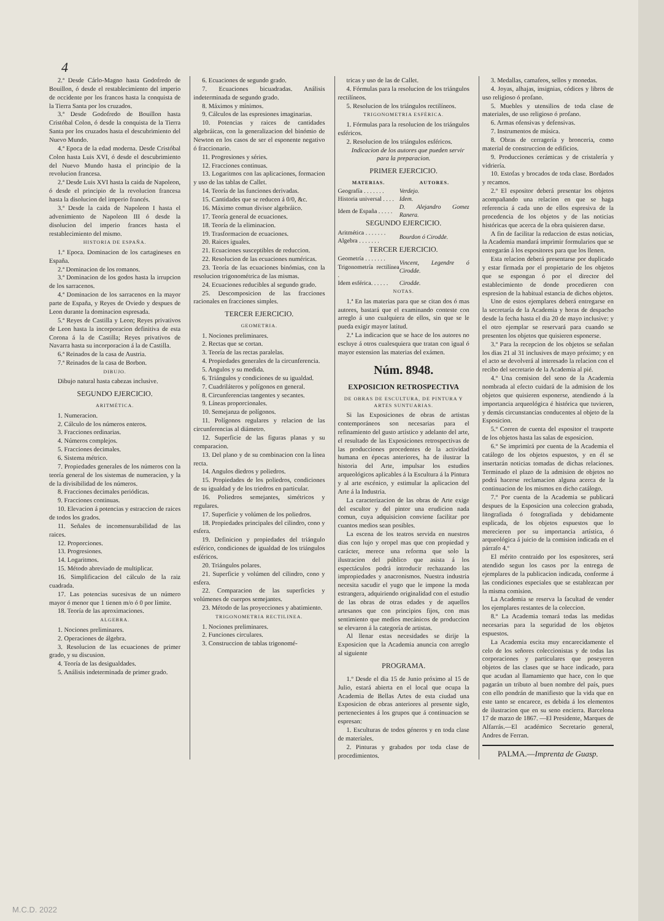4
2.ª Desde Cárlo-Magno hasta Godofredo de Bouillon, ó desde el restablecimiento del imperio de occidente por los francos hasta la conquista de la Tierra Santa por los cruzados.
3.ª Desde Godofredo de Bouillon hasta Cristóbal Colon, ó desde la conquista de la Tierra Santa por los cruzados hasta el descubrimiento del Nuevo Mundo.
4.ª Epoca de la edad moderna. Desde Cristóbal Colon hasta Luis XVI, ó desde el descubrimiento del Nuevo Mundo hasta el principio de la revolucion francesa.
2.ª Desde Luis XVI hasta la caida de Napoleon, ó desde el principio de la revolucion francesa hasta la disolucion del imperio francés.
3.ª Desde la caida de Napoleon I hasta el advenimiento de Napoleon III ó desde la disolucion del imperio frances hasta el restablecimiento del mismo.
HISTORIA DE ESPAÑA.
1.ª Epoca. Dominacion de los cartagineses en España.
2.ª Dominacion de los romanos.
3.ª Dominacion de los godos hasta la irrupcion de los sarracenos.
4.ª Dominacion de los sarracenos en la mayor parte de España, y Reyes de Oviedo y despues de Leon durante la dominacion espresada.
5.ª Reyes de Castilla y Leon; Reyes privativos de Leon hasta la incorporacion definitiva de esta Corona á la de Castilla; Reyes privativos de Navarra hasta su incorporacion á la de Castilla.
6.ª Reinados de la casa de Austria.
7.ª Reinados de la casa de Borbon.
DIBUJO.
Dibujo natural hasta cabezas inclusive.
SEGUNDO EJERCICIO.
ARITMÉTICA.
1. Numeracion.
2. Cálculo de los números enteros.
3. Fracciones ordinarias.
4. Números complejos.
5. Fracciones decimales.
6. Sistema métrico.
7. Propiedades generales de los números con la teoría general de los sistemas de numeracion, y la de la divisibilidad de los números.
8. Fracciones decimales periódicas.
9. Fracciones continuas.
10. Elevacion á potencias y estraccion de raices de todos los grados.
11. Señales de incomensurabilidad de las raices.
12. Proporciones.
13. Progresiones.
14. Logaritmos.
15. Método abreviado de multiplicar.
16. Simplificacion del cálculo de la raiz cuadrada.
17. Las potencias sucesivas de un número mayor ó menor que 1 tienen m/o ó 0 por límite.
18. Teoría de las aproximaciones.
ALGEBRA.
1. Nociones preliminares.
2. Operaciones de álgebra.
3. Resolucion de las ecuaciones de primer grado, y su discusion.
4. Teoría de las desigualdades.
5. Análisis indeterminada de primer grado.
6. Ecuaciones de segundo grado.
7. Ecuaciones bicuadradas. Análisis indeterminada de segundo grado.
8. Máximos y mínimos.
9. Cálculos de las espresiones imaginarias.
10. Potencias y raices de cantidades algebráicas, con la generalizacion del binómio de Newton en los casos de ser el esponente negativo ó fraccionario.
11. Progresiones y séries.
12. Fracciones continuas.
13. Logaritmos con las aplicaciones, formacion y uso de las tablas de Callet.
14. Teoría de las funciones derivadas.
15. Cantidades que se reducen á 0/0, &c.
16. Máximo comun divisor algebráico.
17. Teoría general de ecuaciones.
18. Teoría de la eliminacion.
19. Trasformacion de ecuaciones.
20. Raices iguales.
21. Ecuaciones susceptibles de reduccion.
22. Resolucion de las ecuaciones numéricas.
23. Teoría de las ecuaciones binómias, con la resolucion trigonométrica de las mismas.
24. Ecuaciones reducibles al segundo grado.
25. Descomposicion de las fracciones racionales en fracciones simples.
TERCER EJERCICIO.
GEOMETRIA.
1. Nociones preliminares.
2. Rectas que se cortan.
3. Teoría de las rectas paralelas.
4. Propiedades generales de la circunferencia.
5. Angulos y su medida.
6. Triángulos y condiciones de su igualdad.
7. Cuadriláteros y polígonos en general.
8. Circunferencias tangentes y secantes.
9. Líneas proporcionales.
10. Semejanza de polígonos.
11. Polígonos regulares y relacion de las circunferencias al diámetro.
12. Superficie de las figuras planas y su comparacion.
13. Del plano y de su combinacion con la línea recta.
14. Angulos diedros y poliedros.
15. Propiedades de los poliedros, condiciones de su igualdad y de los triedros en particular.
16. Poliedros semejantes, simétricos y regulares.
17. Superficie y volúmen de los poliedros.
18. Propiedades principales del cilindro, cono y esfera.
19. Definicion y propiedades del triángulo esférico, condiciones de igualdad de los triángulos esféricos.
20. Triángulos polares.
21. Superficie y volúmen del cilindro, cono y esfera.
22. Comparacion de las superficies y volúmenes de cuerpos semejantes.
23. Método de las proyecciones y abatimiento.
TRIGONOMETRIA RECTILINEA.
1. Nociones preliminares.
2. Funciones circulares.
3. Construccion de tablas trigonomé-
tricas y uso de las de Callet.
4. Fórmulas para la resolucion de los triángulos rectilíneos.
5. Resolucion de los triángulos rectilíneos.
TRIGONOMETRIA ESFÉRICA.
1. Fórmulas para la resolucion de los triángulos esféricos.
2. Resolucion de los triángulos esféricos.
Indicacion de los autores que pueden servir para la preparacion.
PRIMER EJERCICIO.
| MATERIAS. | AUTORES. |
| --- | --- |
| Geografía . . . . . . . | Verdejo. |
| Historia universal . . . . | Idem. |
| Idem de España . . . . . | D. Alejandro Gomez Ranera. |
| SEGUNDO EJERCICIO. | |
| Aritmética . . . . . . . | Bourdon ó Cirodde. |
| Algebra . . . . . . . | |
| TERCER EJERCICIO. | |
| Geometría . . . . . . . | Vincent, Legendre ó Cirodde. |
| Trigonometría rectilínea . | |
| Idem esférica. . . . . . | Cirodde. |
NOTAS.
1.ª En las materias para que se citan dos ó mas autores, bastará que el examinando conteste con arreglo á uno cualquiera de ellos, sin que se le pueda exigir mayor latitud.
2.ª La indicacion que se hace de los autores no escluye á otros cualesquiera que tratan con igual ó mayor estension las materias del exámen.
Núm. 8948.
EXPOSICION RETROSPECTIVA
DE OBRAS DE ESCULTURA, DE PINTURA Y ARTES SUNTUARIAS.
Si las Exposiciones de obras de artistas contemporáneos son necesarias para el refinamiento del gusto artístico y adelanto del arte, el resultado de las Exposiciones retrospectivas de las producciones procedentes de la actividad humana en épocas anteriores, ha de ilustrar la historia del Arte, impulsar los estudios arqueológicos aplicables á la Escultura á la Pintura y al arte escénico, y estimular la aplicacion del Arte á la Industria.
La caracterizacion de las obras de Arte exige del escultor y del pintor una erudicion nada comun, cuya adquisicion conviene facilitar por cuantos medios sean posibles.
La escena de los teatros servida en nuestros dias con lujo y oropel mas que con propiedad y carácter, merece una reforma que solo la ilustracion del público que asista á los espectáculos podrá introducir rechazando las impropiedades y anacronismos. Nuestra industria necesita sacudir el yugo que le impone la moda estrangera, adquiriendo originalidad con el estudio de las obras de otras edades y de aquellos artesanos que con principios fijos, con mas sentimiento que medios mecánicos de produccion se elevaron á la categoría de artistas.
Al llenar estas necesidades se dirije la Exposicion que la Academia anuncia con arreglo al siguiente
PROGRAMA.
1.º Desde el dia 15 de Junio próximo al 15 de Julio, estará abierta en el local que ocupa la Academia de Bellas Artes de esta ciudad una Exposicion de obras anteriores al presente siglo, pertenecientes á los grupos que á continuacion se espresan:
1. Esculturas de todos géneros y en toda clase de materiales.
2. Pinturas y grabados por toda clase de procedimientos.
3. Medallas, camafeos, sellos y monedas.
4. Joyas, alhajas, insignias, códices y libros de uso religioso ó profano.
5. Muebles y utensilios de toda clase de materiales, de uso religioso ó profano.
6. Armas ofensivas y defensivas.
7. Instrumentos de música.
8. Obras de cerragería y bronceria, como material de construccion de edificios.
9. Producciones cerámicas y de cristalería y vidriería.
10. Estofas y brocados de toda clase. Bordados y recamos.
2.º El espositor deberá presentar los objetos acompañando una relacion en que se haga referencia á cada uno de ellos espresiva de la procedencia de los objetos y de las noticias históricas que acerca de la obra quisieren darse.
A fin de facilitar la redaccion de estas noticias, la Academia mandará imprimir formularios que se entregarán á los espositores para que los llenen.
Esta relacion deberá presentarse por duplicado y estar firmada por el propietario de los objetos que se espongan ó por el director del establecimiento de donde procedieren con espresion de la habitual estancia de dichos objetos.
Uno de estos ejemplares deberá entregarse en la secretaría de la Academia y horas de despacho desde la fecha hasta el dia 20 de mayo inclusive: y el otro ejemplar se reservará para cuando se presenten los objetos que quisieren esponerse.
3.º Para la recepcion de los objetos se señalan los dias 21 al 31 inclusives de mayo próximo; y en el acto se devolverá al interesado la relacion con el recibo del secretario de la Academia al pié.
4.º Una comision del seno de la Academia nombrada al efecto cuidará de la admision de los objetos que quisieren esponerse, atendiendo á la importancia arqueológica é histórica que tuvieren, y demás circunstancias conducentes al objeto de la Esposicion.
5.º Corren de cuenta del espositor el trasporte de los objetos hasta las salas de esposicion.
6.º Se imprimirá por cuenta de la Academia el catálogo de los objetos espuestos, y en él se insertarán noticias tomadas de dichas relaciones. Terminado el plazo de la admision de objetos no podrá hacerse reclamacion alguna acerca de la continuacion de los mismos en dicho catálogo.
7.º Por cuenta de la Academia se publicará despues de la Esposicion una coleccion grabada, litografiada ó fotografiada y debidamente esplicada, de los objetos espuestos que lo merecieren por su importancia artística, ó arqueológica á juicio de la comision indicada en el párrafo 4.º
El mérito contraido por los espositores, será atendido segun los casos por la entrega de ejemplares de la publicacion indicada, conforme á las condiciones especiales que se establezcan por la misma comision.
La Academia se reserva la facultad de vender los ejemplares restantes de la coleccion.
8.º La Academia tomará todas las medidas necesarias para la seguridad de los objetos espuestos.
La Academia escita muy encarecidamente el celo de los señores coleccionistas y de todas las corporaciones y particulares que poseyeren objetos de las clases que se hace indicado, para que acudan al llamamiento que hace, con lo que pagarán un tributo al buen nombre del país, pues con ello pondrán de manifiesto que la vida que en este tanto se encarece, es debida á los elementos de ilustracion que en su seno encierra. Barcelona 17 de marzo de 1867. —El Presidente, Marques de Alfarrás.—El académico Secretario general, Andres de Ferran.
PALMA.—Imprenta de Guasp.
M.C.D. 2022